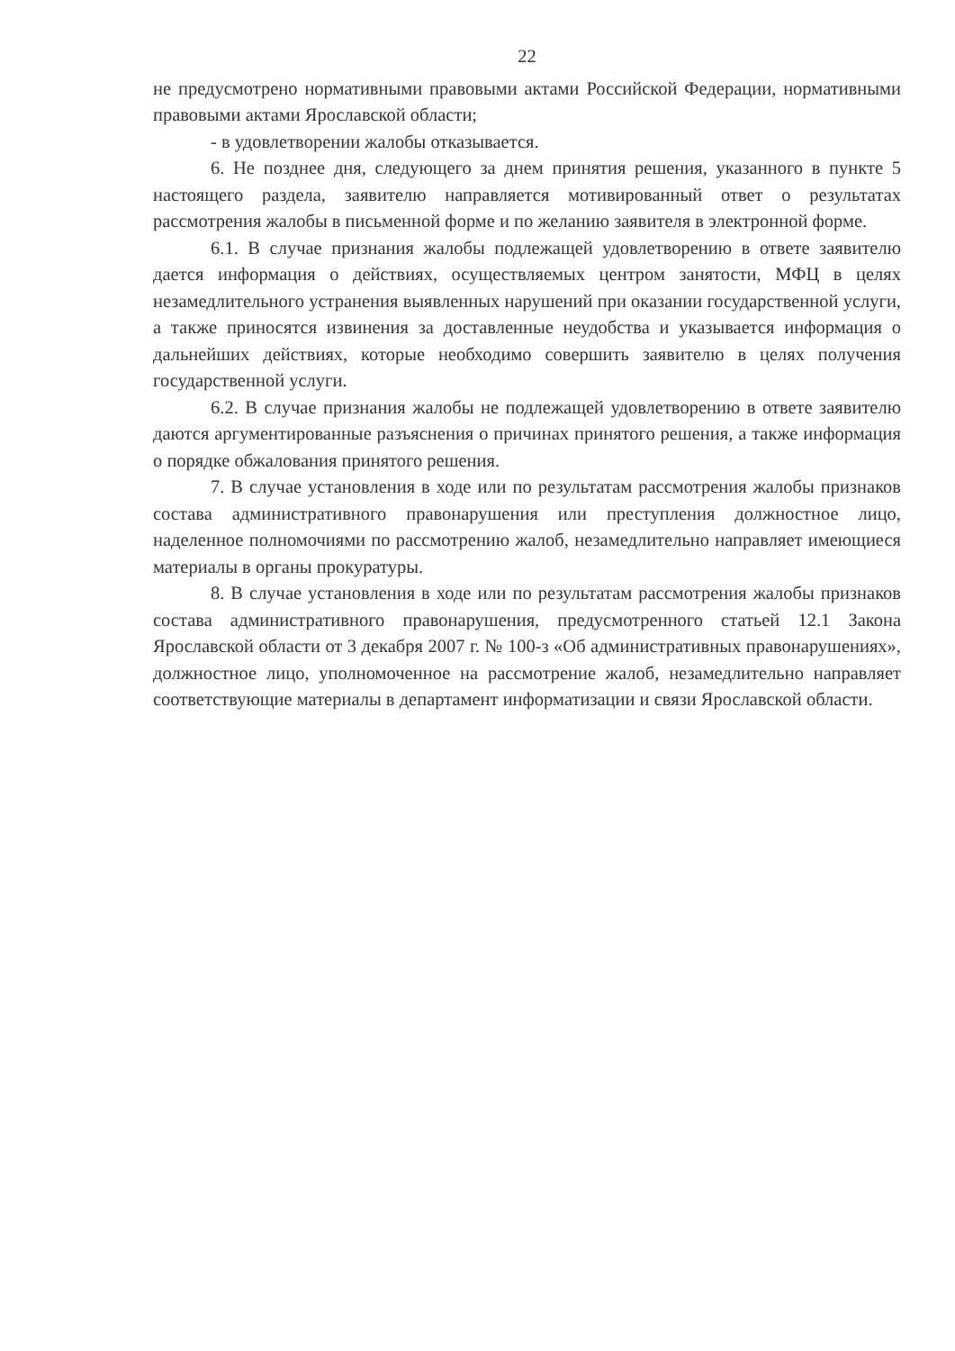22
не предусмотрено нормативными правовыми актами Российской Федерации, нормативными правовыми актами Ярославской области;
- в удовлетворении жалобы отказывается.
6. Не позднее дня, следующего за днем принятия решения, указанного в пункте 5 настоящего раздела, заявителю направляется мотивированный ответ о результатах рассмотрения жалобы в письменной форме и по желанию заявителя в электронной форме.
6.1. В случае признания жалобы подлежащей удовлетворению в ответе заявителю дается информация о действиях, осуществляемых центром занятости, МФЦ в целях незамедлительного устранения выявленных нарушений при оказании государственной услуги, а также приносятся извинения за доставленные неудобства и указывается информация о дальнейших действиях, которые необходимо совершить заявителю в целях получения государственной услуги.
6.2. В случае признания жалобы не подлежащей удовлетворению в ответе заявителю даются аргументированные разъяснения о причинах принятого решения, а также информация о порядке обжалования принятого решения.
7. В случае установления в ходе или по результатам рассмотрения жалобы признаков состава административного правонарушения или преступления должностное лицо, наделенное полномочиями по рассмотрению жалоб, незамедлительно направляет имеющиеся материалы в органы прокуратуры.
8. В случае установления в ходе или по результатам рассмотрения жалобы признаков состава административного правонарушения, предусмотренного статьей 12.1 Закона Ярославской области от 3 декабря 2007 г. № 100-з «Об административных правонарушениях», должностное лицо, уполномоченное на рассмотрение жалоб, незамедлительно направляет соответствующие материалы в департамент информатизации и связи Ярославской области.